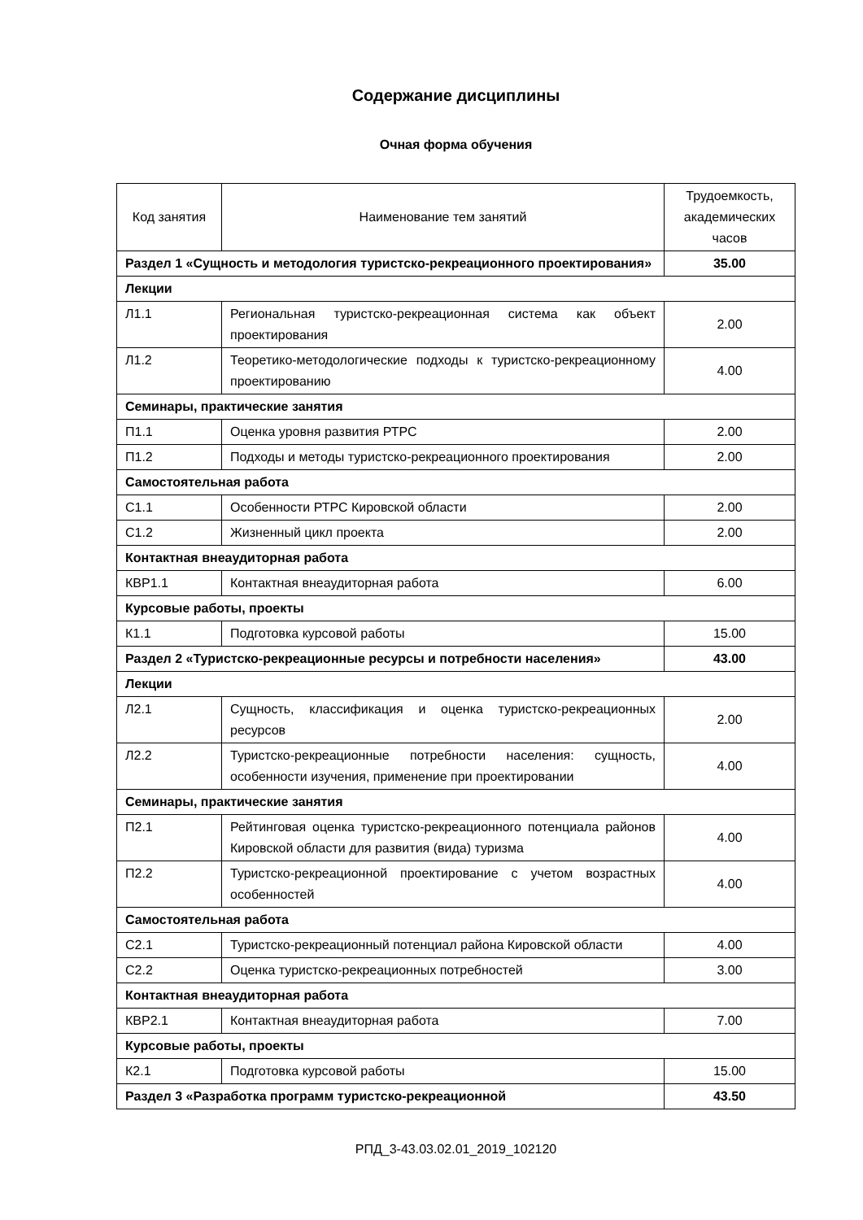Содержание дисциплины
Очная форма обучения
| Код занятия | Наименование тем занятий | Трудоемкость, академических часов |
| --- | --- | --- |
| Раздел 1 «Сущность и методология туристско-рекреационного проектирования» | | 35.00 |
| Лекции | | |
| Л1.1 | Региональная туристско-рекреационная система как объект проектирования | 2.00 |
| Л1.2 | Теоретико-методологические подходы к туристско-рекреационному проектированию | 4.00 |
| Семинары, практические занятия | | |
| П1.1 | Оценка уровня развития РТРС | 2.00 |
| П1.2 | Подходы и методы туристско-рекреационного проектирования | 2.00 |
| Самостоятельная работа | | |
| С1.1 | Особенности РТРС Кировской области | 2.00 |
| С1.2 | Жизненный цикл проекта | 2.00 |
| Контактная внеаудиторная работа | | |
| КВР1.1 | Контактная внеаудиторная работа | 6.00 |
| Курсовые работы, проекты | | |
| К1.1 | Подготовка курсовой работы | 15.00 |
| Раздел 2 «Туристско-рекреационные ресурсы и потребности населения» | | 43.00 |
| Лекции | | |
| Л2.1 | Сущность, классификация и оценка туристско-рекреационных ресурсов | 2.00 |
| Л2.2 | Туристско-рекреационные потребности населения: сущность, особенности изучения, применение при проектировании | 4.00 |
| Семинары, практические занятия | | |
| П2.1 | Рейтинговая оценка туристско-рекреационного потенциала районов Кировской области для развития (вида) туризма | 4.00 |
| П2.2 | Туристско-рекреационной проектирование с учетом возрастных особенностей | 4.00 |
| Самостоятельная работа | | |
| С2.1 | Туристско-рекреационный потенциал района Кировской области | 4.00 |
| С2.2 | Оценка туристско-рекреационных потребностей | 3.00 |
| Контактная внеаудиторная работа | | |
| КВР2.1 | Контактная внеаудиторная работа | 7.00 |
| Курсовые работы, проекты | | |
| К2.1 | Подготовка курсовой работы | 15.00 |
| Раздел 3 «Разработка программ туристско-рекреационной | | 43.50 |
РПД_3-43.03.02.01_2019_102120